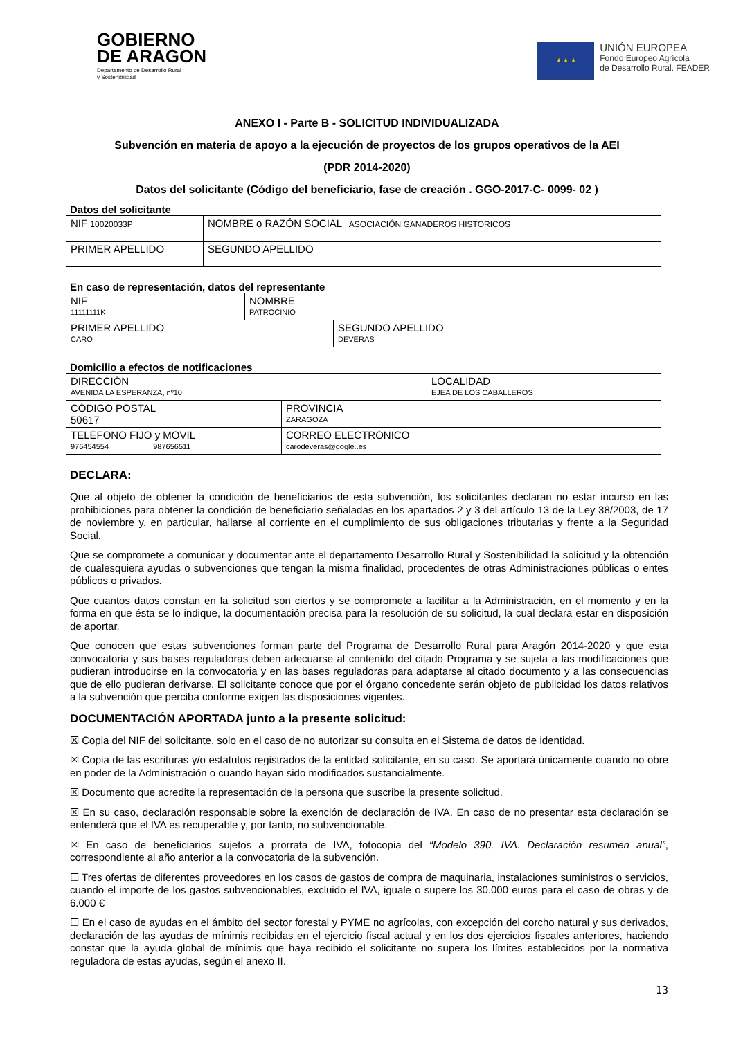GOBIERNO
DE ARAGON
Departamento de Desarrollo Rural
y Sostenibilidad
★ ★ ★
UNIÓN EUROPEA
Fondo Europeo Agrícola
de Desarrollo Rural. FEADER
ANEXO I - Parte B - SOLICITUD INDIVIDUALIZADA
Subvención en materia de apoyo a la ejecución de proyectos de los grupos operativos de la AEI
(PDR 2014-2020)
Datos del solicitante (Código del beneficiario, fase de creación . GGO-2017-C- 0099- 02 )
Datos del solicitante
| NIF 10020033P | NOMBRE o RAZÓN SOCIAL ASOCIACIÓN GANADEROS HISTORICOS | |
| PRIMER APELLIDO | | SEGUNDO APELLIDO |
En caso de representación, datos del representante
| NIF 11111111K | NOMBRE PATROCINIO | |
| PRIMER APELLIDO CARO | | SEGUNDO APELLIDO DEVERAS |
Domicilio a efectos de notificaciones
| DIRECCIÓN AVENIDA LA ESPERANZA, nº10 | | LOCALIDAD EJEA DE LOS CABALLEROS |
| CÓDIGO POSTAL 50617 | PROVINCIA ZARAGOZA | |
| TELÉFONO FIJO y MOVIL 976454554 987656511 | CORREO ELECTRÓNICO carodeveras@gogle..es | |
DECLARA:
Que al objeto de obtener la condición de beneficiarios de esta subvención, los solicitantes declaran no estar incurso en las prohibiciones para obtener la condición de beneficiario señaladas en los apartados 2 y 3 del artículo 13 de la Ley 38/2003, de 17 de noviembre y, en particular, hallarse al corriente en el cumplimiento de sus obligaciones tributarias y frente a la Seguridad Social.
Que se compromete a comunicar y documentar ante el departamento Desarrollo Rural y Sostenibilidad la solicitud y la obtención de cualesquiera ayudas o subvenciones que tengan la misma finalidad, procedentes de otras Administraciones públicas o entes públicos o privados.
Que cuantos datos constan en la solicitud son ciertos y se compromete a facilitar a la Administración, en el momento y en la forma en que ésta se lo indique, la documentación precisa para la resolución de su solicitud, la cual declara estar en disposición de aportar.
Que conocen que estas subvenciones forman parte del Programa de Desarrollo Rural para Aragón 2014-2020 y que esta convocatoria y sus bases reguladoras deben adecuarse al contenido del citado Programa y se sujeta a las modificaciones que pudieran introducirse en la convocatoria y en las bases reguladoras para adaptarse al citado documento y a las consecuencias que de ello pudieran derivarse. El solicitante conoce que por el órgano concedente serán objeto de publicidad los datos relativos a la subvención que perciba conforme exigen las disposiciones vigentes.
DOCUMENTACIÓN APORTADA junto a la presente solicitud:
☒ Copia del NIF del solicitante, solo en el caso de no autorizar su consulta en el Sistema de datos de identidad.
☒ Copia de las escrituras y/o estatutos registrados de la entidad solicitante, en su caso. Se aportará únicamente cuando no obre en poder de la Administración o cuando hayan sido modificados sustancialmente.
☒ Documento que acredite la representación de la persona que suscribe la presente solicitud.
☒ En su caso, declaración responsable sobre la exención de declaración de IVA. En caso de no presentar esta declaración se entenderá que el IVA es recuperable y, por tanto, no subvencionable.
☒ En caso de beneficiarios sujetos a prorrata de IVA, fotocopia del “Modelo 390. IVA. Declaración resumen anual”, correspondiente al año anterior a la convocatoria de la subvención.
☐ Tres ofertas de diferentes proveedores en los casos de gastos de compra de maquinaria, instalaciones suministros o servicios, cuando el importe de los gastos subvencionables, excluido el IVA, iguale o supere los 30.000 euros para el caso de obras y de 6.000 €
☐ En el caso de ayudas en el ámbito del sector forestal y PYME no agrícolas, con excepción del corcho natural y sus derivados, declaración de las ayudas de mínimis recibidas en el ejercicio fiscal actual y en los dos ejercicios fiscales anteriores, haciendo constar que la ayuda global de mínimis que haya recibido el solicitante no supera los límites establecidos por la normativa reguladora de estas ayudas, según el anexo II.
13